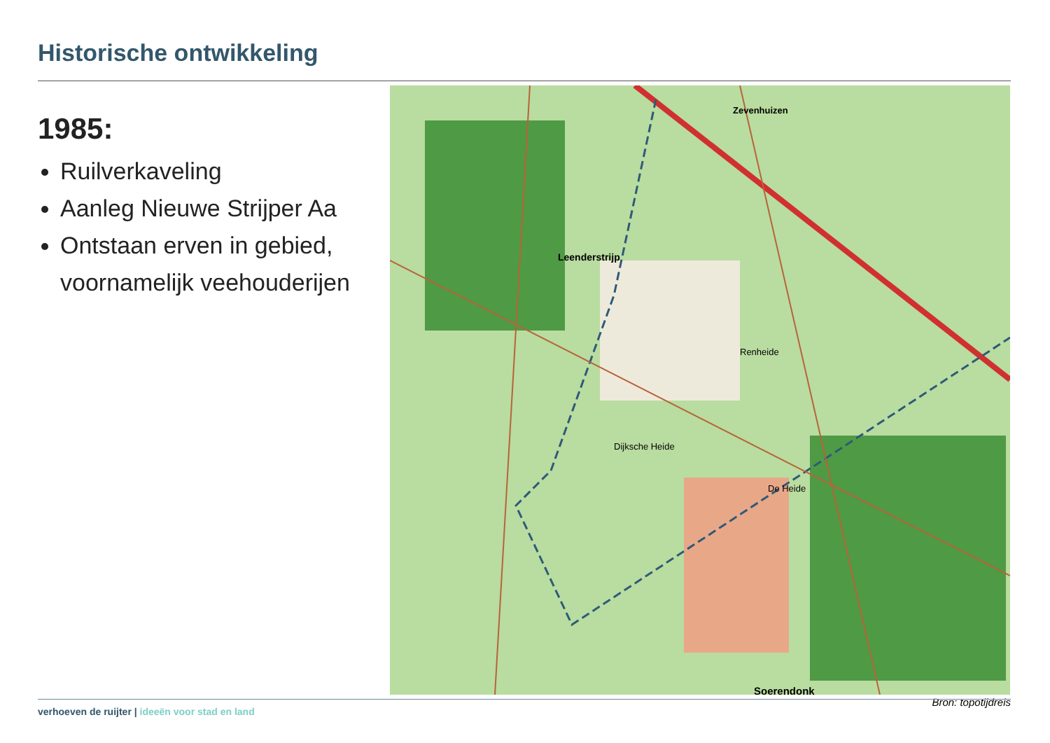Historische ontwikkeling
1985:
Ruilverkaveling
Aanleg Nieuwe Strijper Aa
Ontstaan erven in gebied, voornamelijk veehouderijen
Leenderstrijp
Zevenhuizen
Soerendonk
Dijksche Heide
De Heide
Renheide
Bron: topotijdreis
verhoeven de ruijter | ideeën voor stad en land